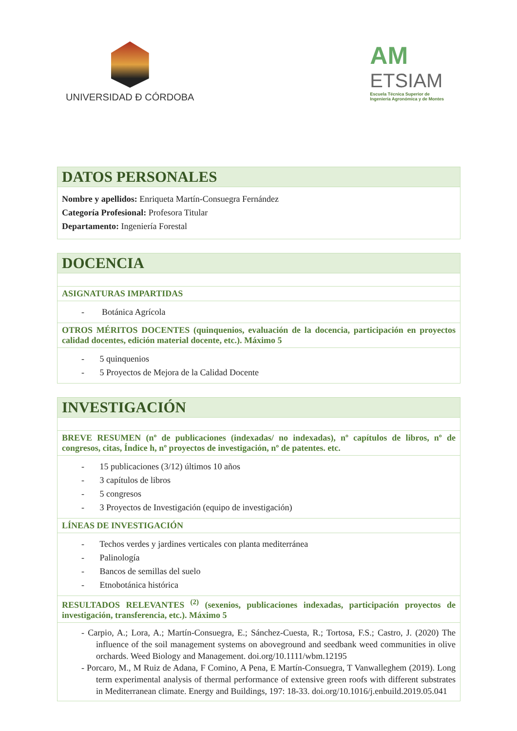UNIVERSIDAD Ð CÓRDOBA
AM
ETSIAM
Escuela Técnica Superior de
Ingeniería Agronómica y de Montes
| DATOS PERSONALES |
| Nombre y apellidos: Enriqueta Martín-Consuegra Fernández Categoría Profesional: Profesora Titular Departamento: Ingeniería Forestal |
| DOCENCIA |
| ASIGNATURAS IMPARTIDAS |
| - Botánica Agrícola |
| OTROS MÉRITOS DOCENTES (quinquenios, evaluación de la docencia, participación en proyectos calidad docentes, edición material docente, etc.). Máximo 5 |
| - 5 quinquenios - 5 Proyectos de Mejora de la Calidad Docente |
| INVESTIGACIÓN |
| BREVE RESUMEN (nº de publicaciones (indexadas/ no indexadas), nº capítulos de libros, nº de congresos, citas, Índice h, nº proyectos de investigación, nº de patentes. etc. |
| - 15 publicaciones (3/12) últimos 10 años - 3 capítulos de libros - 5 congresos - 3 Proyectos de Investigación (equipo de investigación) |
| LÍNEAS DE INVESTIGACIÓN |
| - Techos verdes y jardines verticales con planta mediterránea - Palinología - Bancos de semillas del suelo - Etnobotánica histórica |
| RESULTADOS RELEVANTES <sup>(2)</sup> (sexenios, publicaciones indexadas, participación proyectos de investigación, transferencia, etc.). Máximo 5 |
| - Carpio, A.; Lora, A.; Martín-Consuegra, E.; Sánchez-Cuesta, R.; Tortosa, F.S.; Castro, J. (2020) The influence of the soil management systems on aboveground and seedbank weed communities in olive orchards. Weed Biology and Management. doi.org/10.1111/wbm.12195 - Porcaro, M., M Ruiz de Adana, F Comino, A Pena, E Martín-Consuegra, T Vanwalleghem (2019). Long term experimental analysis of thermal performance of extensive green roofs with different substrates in Mediterranean climate. Energy and Buildings, 197: 18-33. doi.org/10.1016/j.enbuild.2019.05.041 |